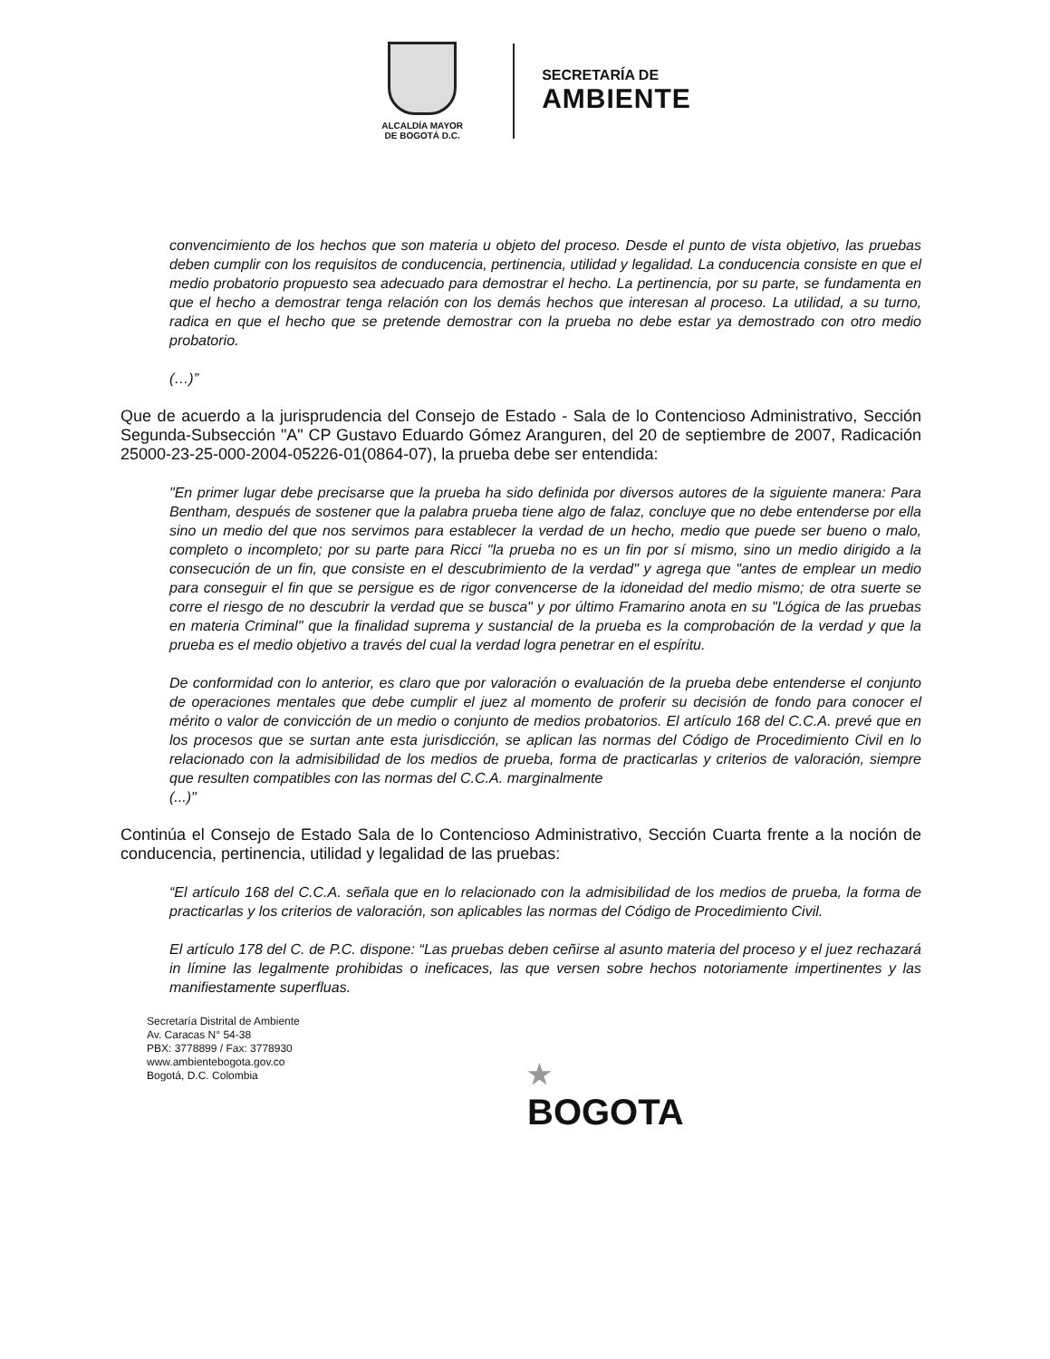ALCALDÍA MAYOR
DE BOGOTÁ D.C.
SECRETARÍA DE
AMBIENTE
convencimiento de los hechos que son materia u objeto del proceso. Desde el punto de vista objetivo, las pruebas deben cumplir con los requisitos de conducencia, pertinencia, utilidad y legalidad. La conducencia consiste en que el medio probatorio propuesto sea adecuado para demostrar el hecho. La pertinencia, por su parte, se fundamenta en que el hecho a demostrar tenga relación con los demás hechos que interesan al proceso. La utilidad, a su turno, radica en que el hecho que se pretende demostrar con la prueba no debe estar ya demostrado con otro medio probatorio.
(…)”
Que de acuerdo a la jurisprudencia del Consejo de Estado - Sala de lo Contencioso Administrativo, Sección Segunda-Subsección "A" CP Gustavo Eduardo Gómez Aranguren, del 20 de septiembre de 2007, Radicación 25000-23-25-000-2004-05226-01(0864-07), la prueba debe ser entendida:
"En primer lugar debe precisarse que la prueba ha sido definida por diversos autores de la siguiente manera: Para Bentham, después de sostener que la palabra prueba tiene algo de falaz, concluye que no debe entenderse por ella sino un medio del que nos servimos para establecer la verdad de un hecho, medio que puede ser bueno o malo, completo o incompleto; por su parte para Ricci "la prueba no es un fin por sí mismo, sino un medio dirigido a la consecución de un fin, que consiste en el descubrimiento de la verdad" y agrega que "antes de emplear un medio para conseguir el fin que se persigue es de rigor convencerse de la idoneidad del medio mismo; de otra suerte se corre el riesgo de no descubrir la verdad que se busca" y por último Framarino anota en su "Lógica de las pruebas en materia Criminal" que la finalidad suprema y sustancial de la prueba es la comprobación de la verdad y que la prueba es el medio objetivo a través del cual la verdad logra penetrar en el espíritu.
De conformidad con lo anterior, es claro que por valoración o evaluación de la prueba debe entenderse el conjunto de operaciones mentales que debe cumplir el juez al momento de proferir su decisión de fondo para conocer el mérito o valor de convicción de un medio o conjunto de medios probatorios. El artículo 168 del C.C.A. prevé que en los procesos que se surtan ante esta jurisdicción, se aplican las normas del Código de Procedimiento Civil en lo relacionado con la admisibilidad de los medios de prueba, forma de practicarlas y criterios de valoración, siempre que resulten compatibles con las normas del C.C.A. marginalmente
(...)"
Continúa el Consejo de Estado Sala de lo Contencioso Administrativo, Sección Cuarta frente a la noción de conducencia, pertinencia, utilidad y legalidad de las pruebas:
“El artículo 168 del C.C.A. señala que en lo relacionado con la admisibilidad de los medios de prueba, la forma de practicarlas y los criterios de valoración, son aplicables las normas del Código de Procedimiento Civil.
El artículo 178 del C. de P.C. dispone: “Las pruebas deben ceñirse al asunto materia del proceso y el juez rechazará in límine las legalmente prohibidas o ineficaces, las que versen sobre hechos notoriamente impertinentes y las manifiestamente superfluas.
Secretaría Distrital de Ambiente
Av. Caracas N° 54-38
PBX: 3778899 / Fax: 3778930
www.ambientebogota.gov.co
Bogotá, D.C. Colombia
★
BOGOTA